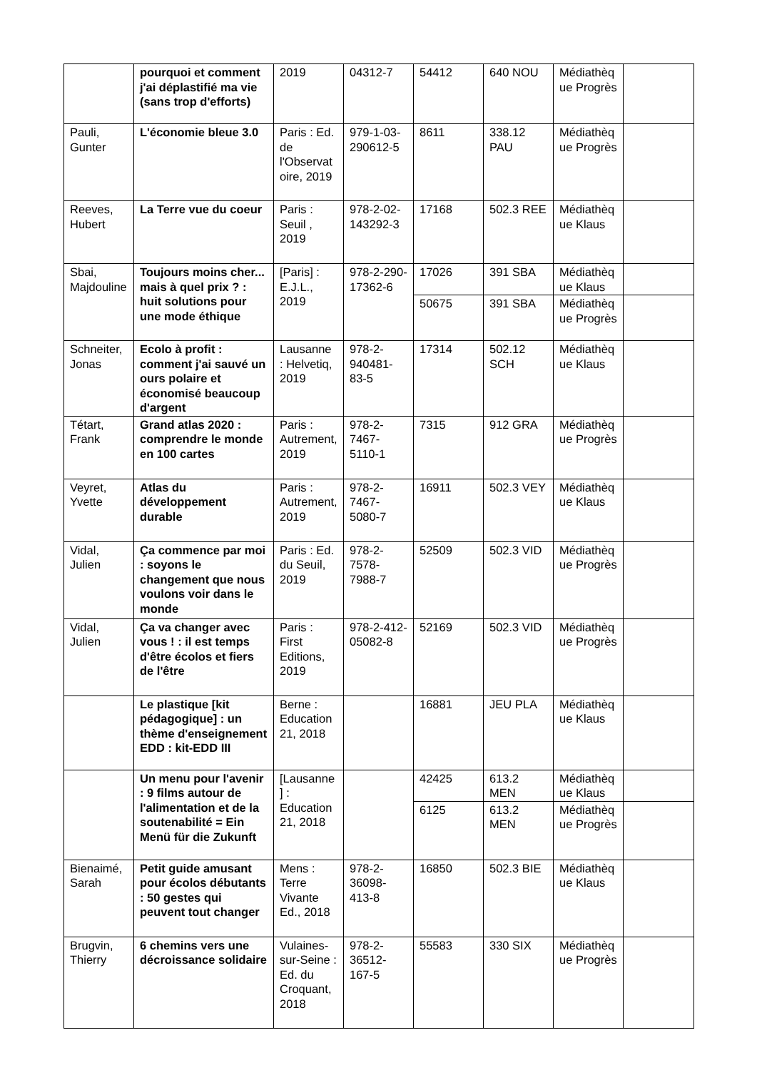| | pourquoi et comment j'ai déplastifié ma vie (sans trop d'efforts) | 2019 | 04312-7 | 54412 | 640 NOU | Médiathèque Progrès | |
| Pauli, Gunter | L'économie bleue 3.0 | Paris : Ed. de l'Observatoire, 2019 | 979-1-03-290612-5 | 8611 | 338.12 PAU | Médiathèque Progrès | |
| Reeves, Hubert | La Terre vue du coeur | Paris : Seuil , 2019 | 978-2-02-143292-3 | 17168 | 502.3 REE | Médiathèque Klaus | |
| Sbai, Majdouline | Toujours moins cher... mais à quel prix ? : huit solutions pour une mode éthique | [Paris] : E.J.L., 2019 | 978-2-290-17362-6 | 17026 | 391 SBA | Médiathèque Klaus | |
| | | | | 50675 | 391 SBA | Médiathèque Progrès | |
| Schneiter, Jonas | Ecolo à profit : comment j'ai sauvé un ours polaire et économisé beaucoup d'argent | Lausanne : Helvetiq, 2019 | 978-2-940481-83-5 | 17314 | 502.12 SCH | Médiathèque Klaus | |
| Tétart, Frank | Grand atlas 2020 : comprendre le monde en 100 cartes | Paris : Autrement, 2019 | 978-2-7467-5110-1 | 7315 | 912 GRA | Médiathèque Progrès | |
| Veyret, Yvette | Atlas du développement durable | Paris : Autrement, 2019 | 978-2-7467-5080-7 | 16911 | 502.3 VEY | Médiathèque Klaus | |
| Vidal, Julien | Ça commence par moi : soyons le changement que nous voulons voir dans le monde | Paris : Ed. du Seuil, 2019 | 978-2-7578-7988-7 | 52509 | 502.3 VID | Médiathèque Progrès | |
| Vidal, Julien | Ça va changer avec vous ! : il est temps d'être écolos et fiers de l'être | Paris : First Editions, 2019 | 978-2-412-05082-8 | 52169 | 502.3 VID | Médiathèque Progrès | |
| | Le plastique [kit pédagogique] : un thème d'enseignement EDD : kit-EDD III | Berne : Education 21, 2018 | | 16881 | JEU PLA | Médiathèque Klaus | |
| | Un menu pour l'avenir : 9 films autour de l'alimentation et de la soutenabilité = Ein Menü für die Zukunft | [Lausanne] : Education 21, 2018 | | 42425 | 613.2 MEN | Médiathèque Klaus | |
| | | | | 6125 | 613.2 MEN | Médiathèque Progrès | |
| Bienaimé, Sarah | Petit guide amusant pour écolos débutants : 50 gestes qui peuvent tout changer | Mens : Terre Vivante Ed., 2018 | 978-2-36098-413-8 | 16850 | 502.3 BIE | Médiathèque Klaus | |
| Brugvin, Thierry | 6 chemins vers une décroissance solidaire | Vulaines-sur-Seine : Ed. du Croquant, 2018 | 978-2-36512-167-5 | 55583 | 330 SIX | Médiathèque Progrès | |